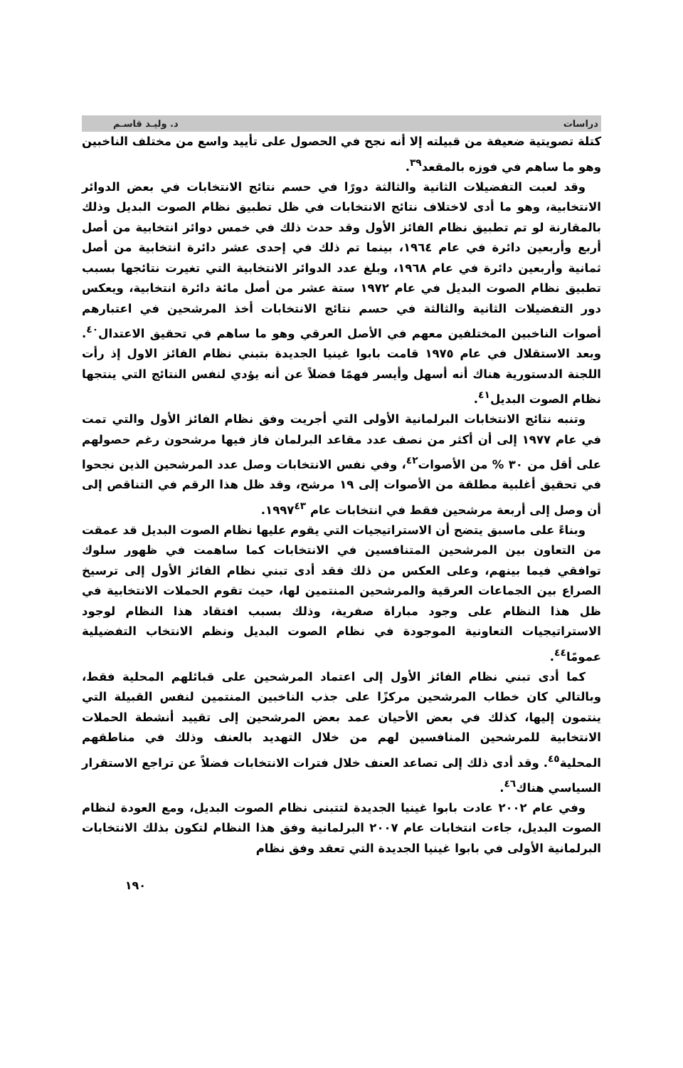دراسات د. وليـد قاسـم
كتلة تصويتية ضعيفة من قبيلته إلا أنه نجح في الحصول على تأييد واسع من مختلف الناخبين وهو ما ساهم في فوزه بالمقعد<sup>٣٩</sup>.
وقد لعبت التفضيلات الثانية والثالثة دورًا في حسم نتائج الانتخابات في بعض الدوائر الانتخابية، وهو ما أدى لاختلاف نتائج الانتخابات في ظل تطبيق نظام الصوت البديل وذلك بالمقارنة لو تم تطبيق نظام الفائز الأول وقد حدث ذلك في خمس دوائر انتخابية من أصل أربع وأربعين دائرة في عام ١٩٦٤، بينما تم ذلك في إحدى عشر دائرة انتخابية من أصل ثمانية وأربعين دائرة في عام ١٩٦٨، وبلغ عدد الدوائر الانتخابية التي تغيرت نتائجها بسبب تطبيق نظام الصوت البديل في عام ١٩٧٢ ستة عشر من أصل مائة دائرة انتخابية، ويعكس دور التفضيلات الثانية والثالثة في حسم نتائج الانتخابات أخذ المرشحين في اعتبارهم أصوات الناخبين المختلفين معهم في الأصل العرقي وهو ما ساهم في تحقيق الاعتدال<sup>٤٠</sup>. وبعد الاستقلال في عام ١٩٧٥ قامت بابوا غينيا الجديدة بتبني نظام الفائز الاول إذ رأت اللجنة الدستورية هناك أنه أسهل وأيسر فهمًا فضلاً عن أنه يؤدي لنفس النتائج التي ينتجها نظام الصوت البديل<sup>٤١</sup>.
وتنبه نتائج الانتخابات البرلمانية الأولى التي أجريت وفق نظام الفائز الأول والتي تمت في عام ١٩٧٧ إلى أن أكثر من نصف عدد مقاعد البرلمان فاز فيها مرشحون رغم حصولهم على أقل من ٣٠ % من الأصوات<sup>٤٢</sup>، وفي نفس الانتخابات وصل عدد المرشحين الذين نجحوا في تحقيق أغلبية مطلقة من الأصوات إلى ١٩ مرشح، وقد ظل هذا الرقم في التناقص إلى أن وصل إلى أربعة مرشحين فقط في انتخابات عام ١٩٩٧<sup>٤٣</sup>.
وبناءً على ماسبق يتضح أن الاستراتيجيات التي يقوم عليها نظام الصوت البديل قد عمقت من التعاون بين المرشحين المتنافسين في الانتخابات كما ساهمت في ظهور سلوك توافقي فيما بينهم، وعلى العكس من ذلك فقد أدى تبني نظام الفائز الأول إلى ترسيخ الصراع بين الجماعات العرقية والمرشحين المنتمين لها، حيث تقوم الحملات الانتخابية في ظل هذا النظام على وجود مباراة صفرية، وذلك بسبب افتقاد هذا النظام لوجود الاستراتيجيات التعاونية الموجودة في نظام الصوت البديل ونظم الانتخاب التفضيلية عمومًا<sup>٤٤</sup>.
كما أدى تبني نظام الفائز الأول إلى اعتماد المرشحين على قبائلهم المحلية فقط، وبالتالي كان خطاب المرشحين مركزًا على جذب الناخبين المنتمين لنفس القبيلة التي ينتمون إليها، كذلك في بعض الأحيان عمد بعض المرشحين إلى تقييد أنشطة الحملات الانتخابية للمرشحين المنافسين لهم من خلال التهديد بالعنف وذلك في مناطقهم المحلية<sup>٤٥</sup>. وقد أدى ذلك إلى تصاعد العنف خلال فترات الانتخابات فضلاً عن تراجع الاستقرار السياسي هناك<sup>٤٦</sup>.
وفي عام ٢٠٠٢ عادت بابوا غينيا الجديدة لتتبنى نظام الصوت البديل، ومع العودة لنظام الصوت البديل، جاءت انتخابات عام ٢٠٠٧ البرلمانية وفق هذا النظام لتكون بذلك الانتخابات البرلمانية الأولى في بابوا غينيا الجديدة التي تعقد وفق نظام
١٩٠